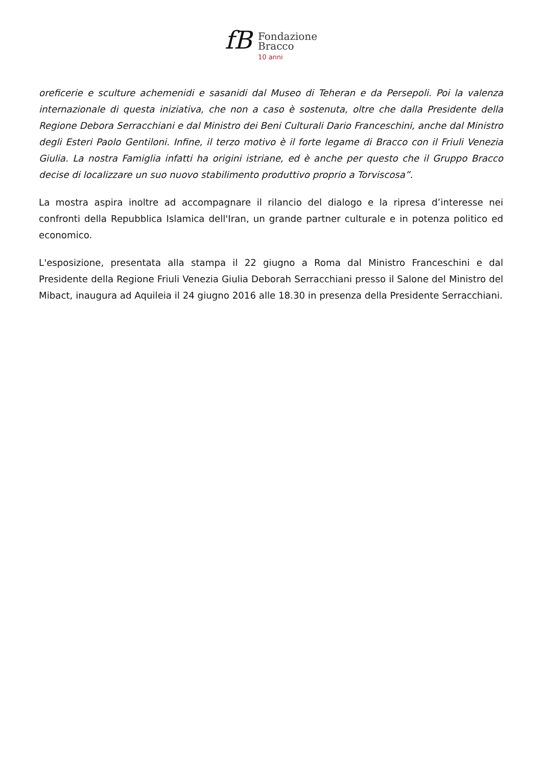fB
Fondazione
Bracco
10 anni
oreficerie e sculture achemenidi e sasanidi dal Museo di Teheran e da Persepoli. Poi la valenza internazionale di questa iniziativa, che non a caso è sostenuta, oltre che dalla Presidente della Regione Debora Serracchiani e dal Ministro dei Beni Culturali Dario Franceschini, anche dal Ministro degli Esteri Paolo Gentiloni. Infine, il terzo motivo è il forte legame di Bracco con il Friuli Venezia Giulia. La nostra Famiglia infatti ha origini istriane, ed è anche per questo che il Gruppo Bracco decise di localizzare un suo nuovo stabilimento produttivo proprio a Torviscosa”.
La mostra aspira inoltre ad accompagnare il rilancio del dialogo e la ripresa d’interesse nei confronti della Repubblica Islamica dell'Iran, un grande partner culturale e in potenza politico ed economico.
L'esposizione, presentata alla stampa il 22 giugno a Roma dal Ministro Franceschini e dal Presidente della Regione Friuli Venezia Giulia Deborah Serracchiani presso il Salone del Ministro del Mibact, inaugura ad Aquileia il 24 giugno 2016 alle 18.30 in presenza della Presidente Serracchiani.